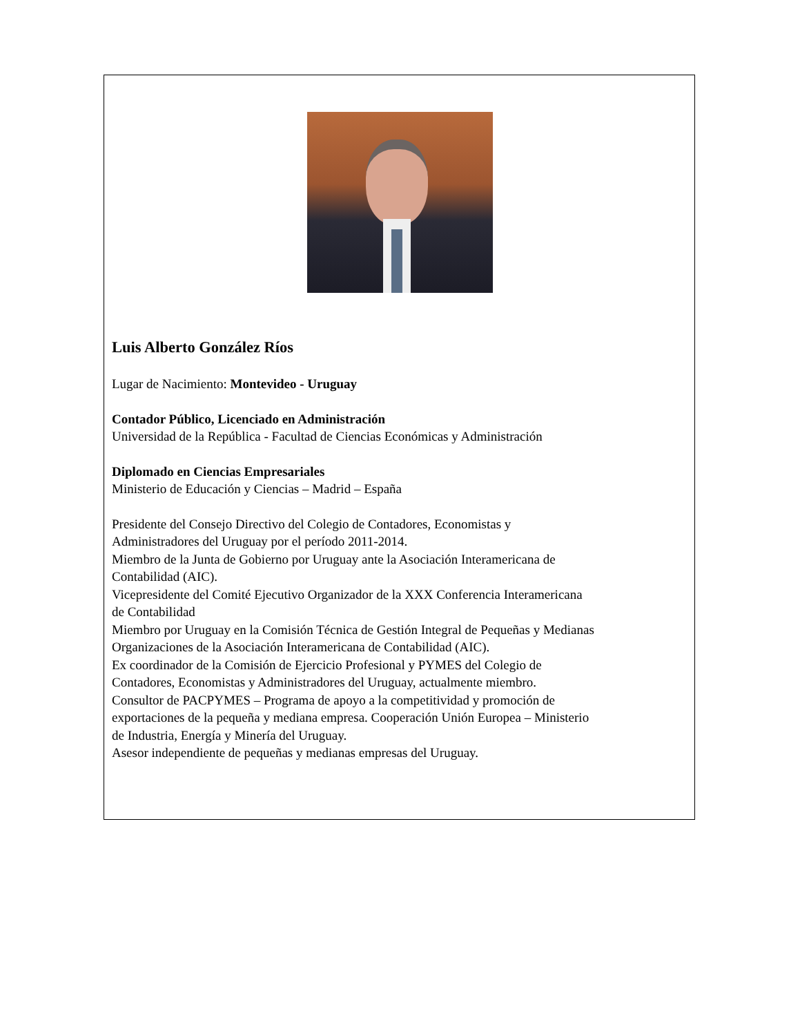Luis Alberto González Ríos
Lugar de Nacimiento: Montevideo - Uruguay
Contador Público, Licenciado en Administración
Universidad de la República - Facultad de Ciencias Económicas y Administración
Diplomado en Ciencias Empresariales
Ministerio de Educación y Ciencias – Madrid – España
Presidente del Consejo Directivo del Colegio de Contadores, Economistas y
Administradores del Uruguay por el período 2011-2014.
Miembro de la Junta de Gobierno por Uruguay ante la Asociación Interamericana de
Contabilidad (AIC).
Vicepresidente del Comité Ejecutivo Organizador de la XXX Conferencia Interamericana
de Contabilidad
Miembro por Uruguay en la Comisión Técnica de Gestión Integral de Pequeñas y Medianas
Organizaciones de la Asociación Interamericana de Contabilidad (AIC).
Ex coordinador de la Comisión de Ejercicio Profesional y PYMES del Colegio de
Contadores, Economistas y Administradores del Uruguay, actualmente miembro.
Consultor de PACPYMES – Programa de apoyo a la competitividad y promoción de
exportaciones de la pequeña y mediana empresa. Cooperación Unión Europea – Ministerio
de Industria, Energía y Minería del Uruguay.
Asesor independiente de pequeñas y medianas empresas del Uruguay.